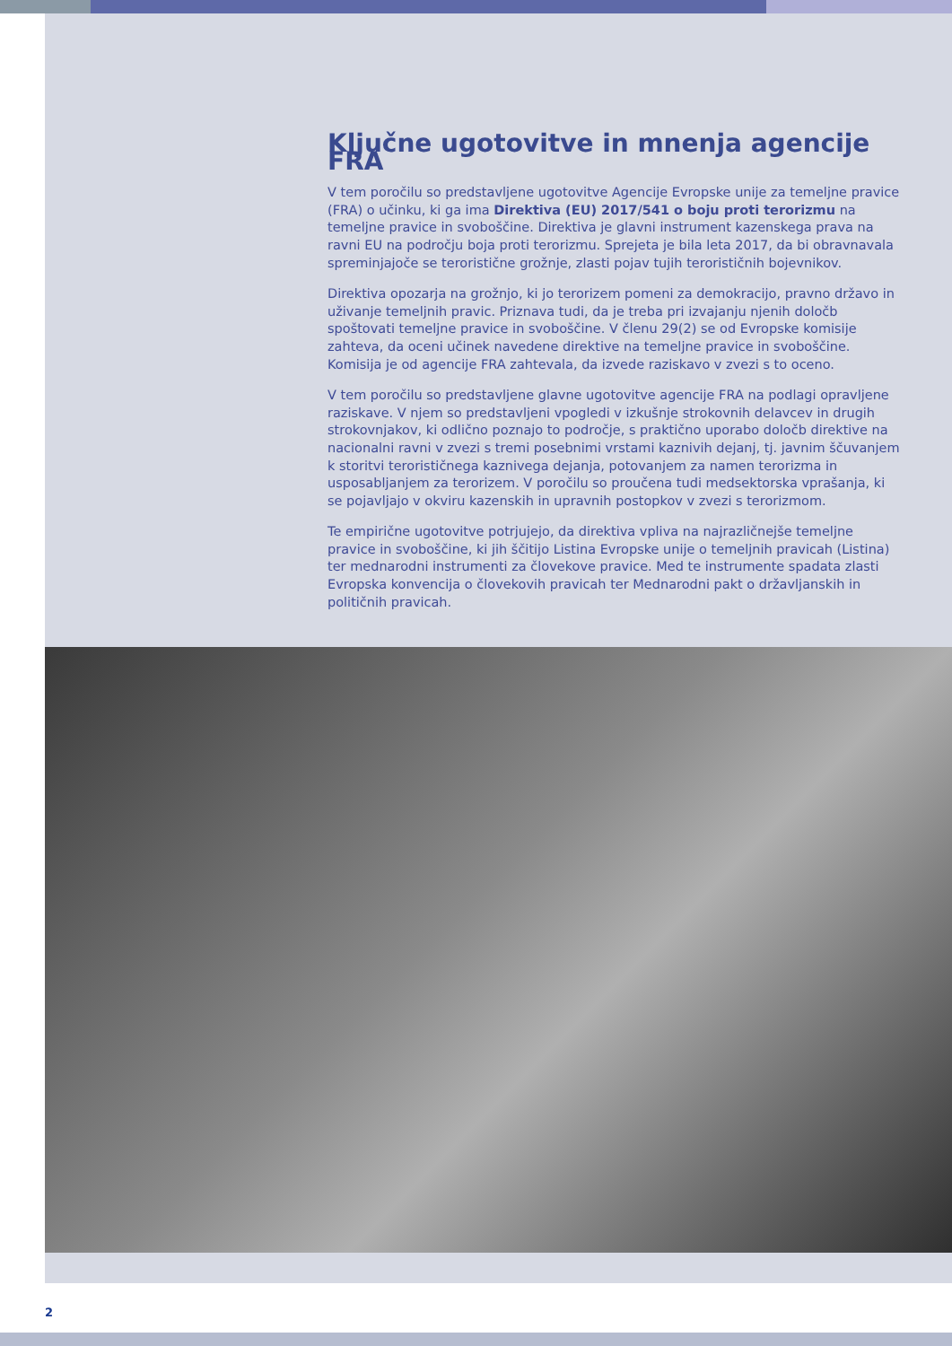Ključne ugotovitve in mnenja agencije FRA
V tem poročilu so predstavljene ugotovitve Agencije Evropske unije za temeljne pravice (FRA) o učinku, ki ga ima Direktiva (EU) 2017/541 o boju proti terorizmu na temeljne pravice in svoboščine. Direktiva je glavni instrument kazenskega prava na ravni EU na področju boja proti terorizmu. Sprejeta je bila leta 2017, da bi obravnavala spreminjajoče se teroristične grožnje, zlasti pojav tujih terorističnih bojevnikov.
Direktiva opozarja na grožnjo, ki jo terorizem pomeni za demokracijo, pravno državo in uživanje temeljnih pravic. Priznava tudi, da je treba pri izvajanju njenih določb spoštovati temeljne pravice in svoboščine. V členu 29(2) se od Evropske komisije zahteva, da oceni učinek navedene direktive na temeljne pravice in svoboščine. Komisija je od agencije FRA zahtevala, da izvede raziskavo v zvezi s to oceno.
V tem poročilu so predstavljene glavne ugotovitve agencije FRA na podlagi opravljene raziskave. V njem so predstavljeni vpogledi v izkušnje strokovnih delavcev in drugih strokovnjakov, ki odlično poznajo to področje, s praktično uporabo določb direktive na nacionalni ravni v zvezi s tremi posebnimi vrstami kaznivih dejanj, tj. javnim ščuvanjem k storitvi terorističnega kaznivega dejanja, potovanjem za namen terorizma in usposabljanjem za terorizem. V poročilu so proučena tudi medsektorska vprašanja, ki se pojavljajo v okviru kazenskih in upravnih postopkov v zvezi s terorizmom.
Te empirične ugotovitve potrjujejo, da direktiva vpliva na najrazličnejše temeljne pravice in svoboščine, ki jih ščitijo Listina Evropske unije o temeljnih pravicah (Listina) ter mednarodni instrumenti za človekove pravice. Med te instrumente spadata zlasti Evropska konvencija o človekovih pravicah ter Mednarodni pakt o državljanskih in političnih pravicah.
2